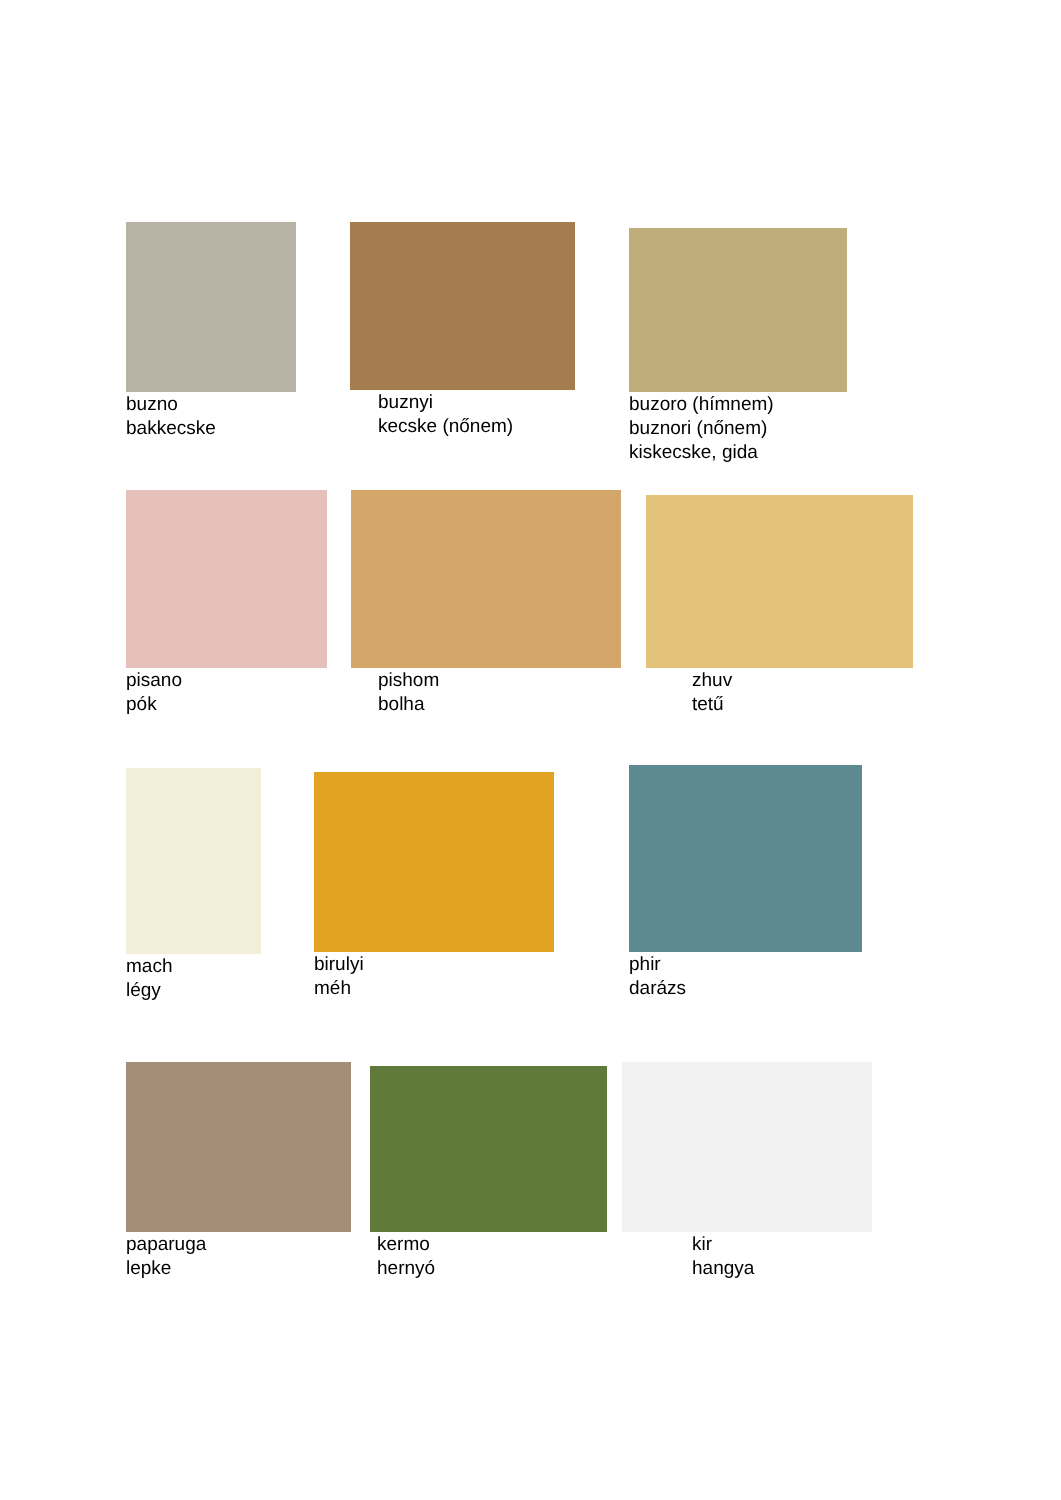buzno
bakkecske
buznyi
kecske (nőnem)
buzoro (hímnem)
buznori (nőnem)
kiskecske, gida
pisano
pók
pishom
bolha
zhuv
tetű
mach
légy
birulyi
méh
phir
darázs
paparuga
lepke
kermo
hernyó
kir
hangya